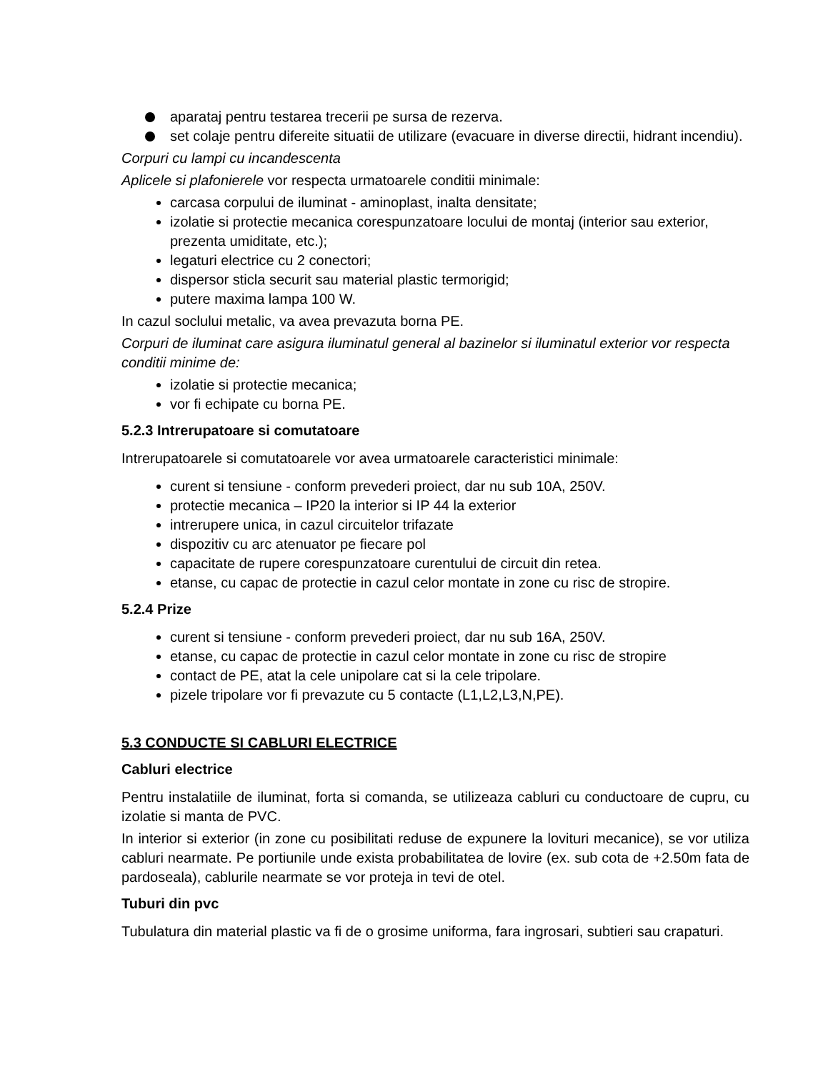aparataj pentru testarea trecerii pe sursa de rezerva.
set colaje pentru difereite situatii de utilizare (evacuare in diverse directii, hidrant incendiu).
Corpuri cu lampi cu incandescenta
Aplicele si plafonierele vor respecta urmatoarele conditii minimale:
carcasa corpului de iluminat - aminoplast, inalta densitate;
izolatie si protectie mecanica corespunzatoare locului de montaj (interior sau exterior, prezenta umiditate, etc.);
legaturi electrice cu 2 conectori;
dispersor sticla securit sau material plastic termorigid;
putere maxima lampa 100 W.
In cazul soclului metalic, va avea prevazuta borna PE.
Corpuri de iluminat care asigura iluminatul general al bazinelor si iluminatul exterior vor respecta conditii minime de:
izolatie si protectie mecanica;
vor fi echipate cu borna PE.
5.2.3 Intrerupatoare si comutatoare
Intrerupatoarele si comutatoarele vor avea urmatoarele caracteristici minimale:
curent si tensiune - conform prevederi proiect, dar nu sub 10A, 250V.
protectie mecanica – IP20 la interior si IP 44 la exterior
intrerupere unica, in cazul circuitelor trifazate
dispozitiv cu arc atenuator pe fiecare pol
capacitate de rupere corespunzatoare curentului de circuit din retea.
etanse, cu capac de protectie in cazul celor montate in zone cu risc de stropire.
5.2.4 Prize
curent si tensiune - conform prevederi proiect, dar nu sub 16A, 250V.
etanse, cu capac de protectie in cazul celor montate in zone cu risc de stropire
contact de PE, atat la cele unipolare cat si la cele tripolare.
pizele tripolare vor fi prevazute cu 5 contacte (L1,L2,L3,N,PE).
5.3 CONDUCTE SI CABLURI ELECTRICE
Cabluri electrice
Pentru instalatiile de iluminat, forta si comanda, se utilizeaza cabluri cu conductoare de cupru, cu izolatie si manta de PVC.
In interior si exterior (in zone cu posibilitati reduse de expunere la lovituri mecanice), se vor utiliza cabluri nearmate. Pe portiunile unde exista probabilitatea de lovire (ex. sub cota de +2.50m fata de pardoseala), cablurile nearmate se vor proteja in tevi de otel.
Tuburi din pvc
Tubulatura din material plastic va fi de o grosime uniforma, fara ingrosari, subtieri sau crapaturi.